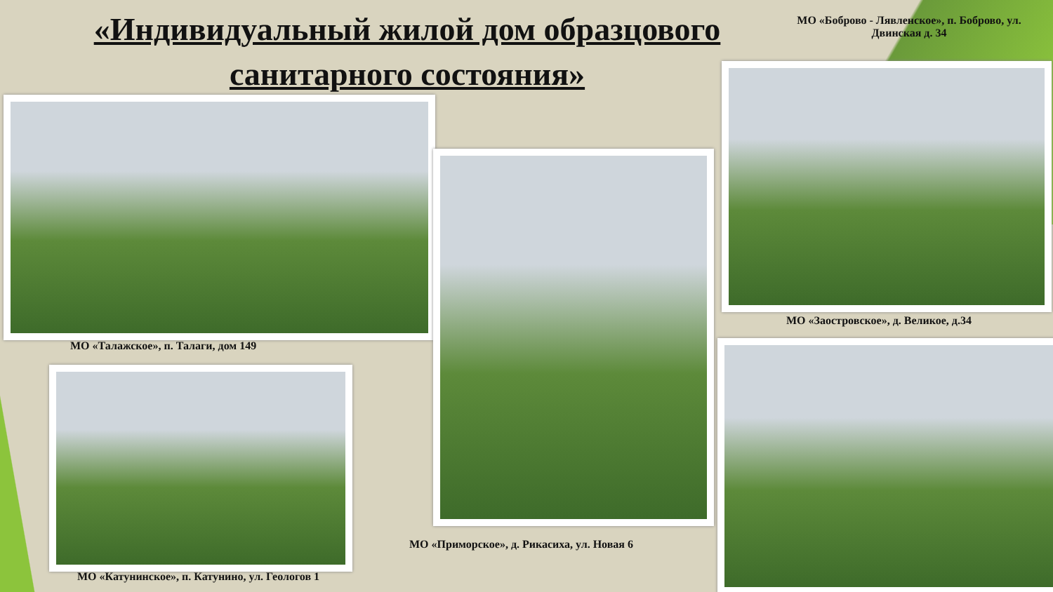«Индивидуальный жилой дом образцового санитарного состояния»
МО «Боброво - Лявленское», п. Боброво, ул. Двинская д. 34
МО «Талажское», п. Талаги, дом 149
МО «Заостровское», д. Великое, д.34
МО «Приморское», д. Рикасиха, ул. Новая 6
МО «Катунинское», п. Катунино, ул. Геологов 1